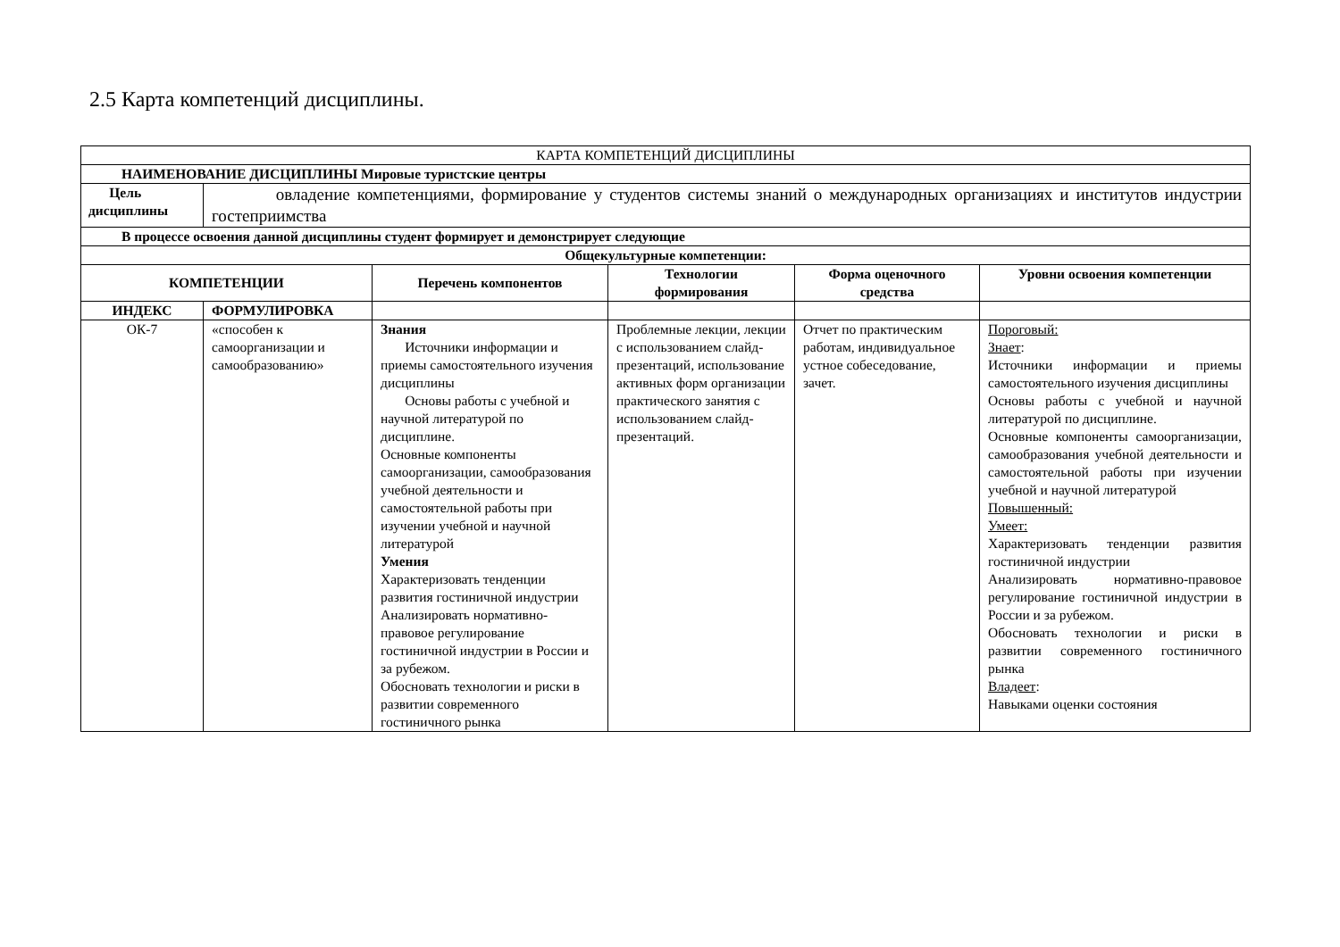2.5 Карта компетенций дисциплины.
| КАРТА КОМПЕТЕНЦИЙ ДИСЦИПЛИНЫ | | | | | |
| НАИМЕНОВАНИЕ ДИСЦИПЛИНЫ Мировые туристские центры | | | | | |
| Цель дисциплины | овладение компетенциями, формирование у студентов системы знаний о международных организациях и институтов индустрии гостеприимства | | | | |
| В процессе освоения данной дисциплины студент формирует и демонстрирует следующие | | | | | |
| Общекультурные компетенции: | | | | | |
| КОМПЕТЕНЦИИ | | Перечень компонентов | Технологии формирования | Форма оценочного средства | Уровни освоения компетенции |
| ИНДЕКС | ФОРМУЛИРОВКА | | | | |
| ОК-7 | «способен к самоорганизации и самообразованию» | Знания Источники информации и приемы самостоятельного изучения дисциплины Основы работы с учебной и научной литературой по дисциплине. Основные компоненты самоорганизации, самообразования учебной деятельности и самостоятельной работы при изучении учебной и научной литературой Умения Характеризовать тенденции развития гостиничной индустрии Анализировать нормативно-правовое регулирование гостиничной индустрии в России и за рубежом. Обосновать технологии и риски в развитии современного гостиничного рынка | Проблемные лекции, лекции с использованием слайд-презентаций, использование активных форм организации практического занятия с использованием слайд-презентаций. | Отчет по практическим работам, индивидуальное устное собеседование, зачет. | Пороговый: Знает : Источники информации и приемы самостоятельного изучения дисциплины Основы работы с учебной и научной литературой по дисциплине. Основные компоненты самоорганизации, самообразования учебной деятельности и самостоятельной работы при изучении учебной и научной литературой Повышенный: Умеет: Характеризовать тенденции развития гостиничной индустрии Анализировать нормативно-правовое регулирование гостиничной индустрии в России и за рубежом. Обосновать технологии и риски в развитии современного гостиничного рынка Владеет : Навыками оценки состояния |